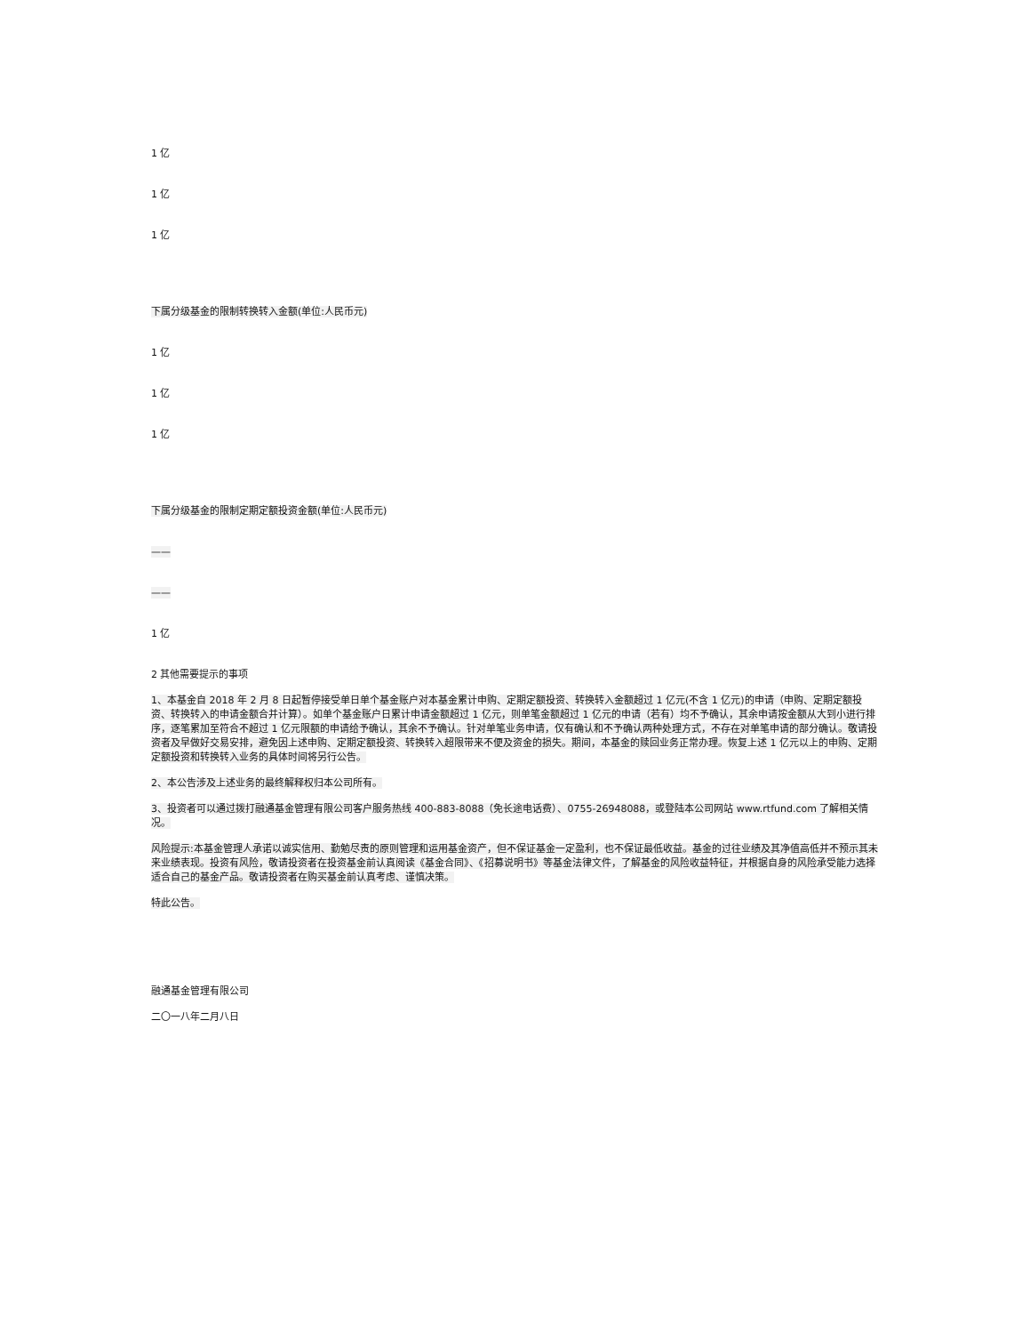1 亿
1 亿
1 亿
下属分级基金的限制转换转入金额(单位:人民币元)
1 亿
1 亿
1 亿
下属分级基金的限制定期定额投资金额(单位:人民币元)
——
——
1 亿
2 其他需要提示的事项
1、本基金自 2018 年 2 月 8 日起暂停接受单日单个基金账户对本基金累计申购、定期定额投资、转换转入金额超过 1 亿元(不含 1 亿元)的申请（申购、定期定额投资、转换转入的申请金额合并计算）。如单个基金账户日累计申请金额超过 1 亿元，则单笔金额超过 1 亿元的申请（若有）均不予确认，其余申请按金额从大到小进行排序，逐笔累加至符合不超过 1 亿元限额的申请给予确认，其余不予确认。针对单笔业务申请，仅有确认和不予确认两种处理方式，不存在对单笔申请的部分确认。敬请投资者及早做好交易安排，避免因上述申购、定期定额投资、转换转入超限带来不便及资金的损失。期间，本基金的赎回业务正常办理。恢复上述 1 亿元以上的申购、定期定额投资和转换转入业务的具体时间将另行公告。
2、本公告涉及上述业务的最终解释权归本公司所有。
3、投资者可以通过拨打融通基金管理有限公司客户服务热线 400-883-8088（免长途电话费）、0755-26948088，或登陆本公司网站 www.rtfund.com 了解相关情况。
风险提示:本基金管理人承诺以诚实信用、勤勉尽责的原则管理和运用基金资产，但不保证基金一定盈利，也不保证最低收益。基金的过往业绩及其净值高低并不预示其未来业绩表现。投资有风险，敬请投资者在投资基金前认真阅读《基金合同》、《招募说明书》等基金法律文件，了解基金的风险收益特征，并根据自身的风险承受能力选择适合自己的基金产品。敬请投资者在购买基金前认真考虑、谨慎决策。
特此公告。
融通基金管理有限公司
二〇一八年二月八日